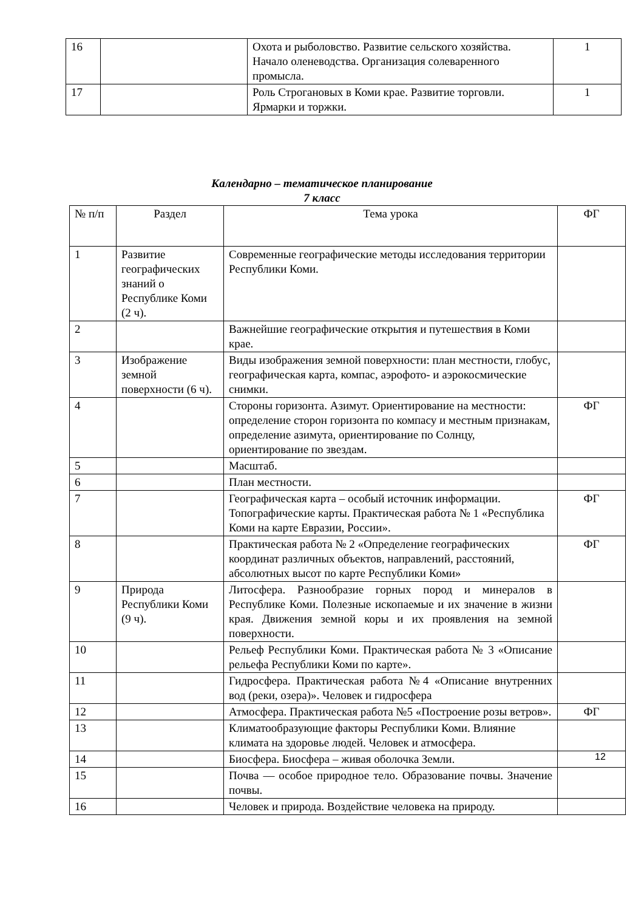| 16 | | Охота и рыболовство. Развитие сельского хозяйства. Начало оленеводства. Организация солеваренного промысла. | 1 |
| 17 | | Роль Строгановых в Коми крае. Развитие торговли. Ярмарки и торжки. | 1 |
Календарно – тематическое планирование
7 класс
| № п/п | Раздел | Тема урока | ФГ |
| --- | --- | --- | --- |
| 1 | Развитие географических знаний о Республике Коми (2 ч). | Современные географические методы исследования территории Республики Коми. | |
| 2 | | Важнейшие географические открытия и путешествия в Коми крае. | |
| 3 | Изображение земной поверхности (6 ч). | Виды изображения земной поверхности: план местности, глобус, географическая карта, компас, аэрофото- и аэрокосмические снимки. | |
| 4 | | Стороны горизонта. Азимут. Ориентирование на местности: определение сторон горизонта по компасу и местным признакам, определение азимута, ориентирование по Солнцу, ориентирование по звездам. | ФГ |
| 5 | | Масштаб. | |
| 6 | | План местности. | |
| 7 | | Географическая карта – особый источник информации. Топографические карты. Практическая работа № 1 «Республика Коми на карте Евразии, России». | ФГ |
| 8 | | Практическая работа № 2 «Определение географических координат различных объектов, направлений, расстояний, абсолютных высот по карте Республики Коми» | ФГ |
| 9 | Природа Республики Коми (9 ч). | Литосфера. Разнообразие горных пород и минералов в Республике Коми. Полезные ископаемые и их значение в жизни края. Движения земной коры и их проявления на земной поверхности. | |
| 10 | | Рельеф Республики Коми. Практическая работа № 3 «Описание рельефа Республики Коми по карте». | |
| 11 | | Гидросфера. Практическая работа №4 «Описание внутренних вод (реки, озера)». Человек и гидросфера | |
| 12 | | Атмосфера. Практическая работа №5 «Построение розы ветров». | ФГ |
| 13 | | Климатообразующие факторы Республики Коми. Влияние климата на здоровье людей. Человек и атмосфера. | |
| 14 | | Биосфера. Биосфера – живая оболочка Земли. | |
| 15 | | Почва — особое природное тело. Образование почвы. Значение почвы. | |
| 16 | | Человек и природа. Воздействие человека на природу. | |
12